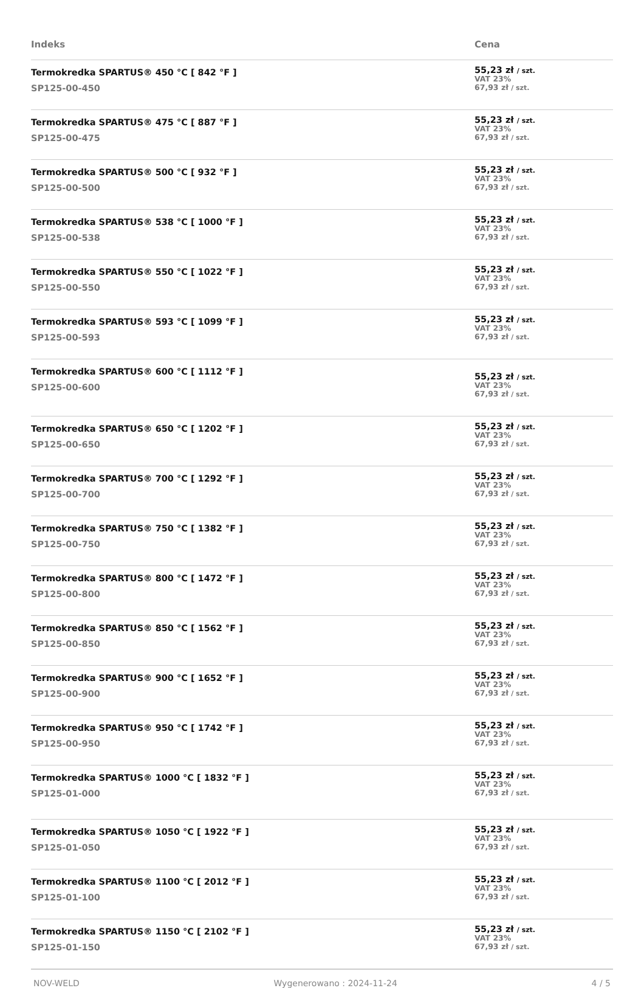| Indeks | Cena |
| --- | --- |
| Termokredka SPARTUS® 450 °C [ 842 °F ] SP125-00-450 | 55,23 zł / szt. VAT 23% 67,93 zł / szt. |
| Termokredka SPARTUS® 475 °C [ 887 °F ] SP125-00-475 | 55,23 zł / szt. VAT 23% 67,93 zł / szt. |
| Termokredka SPARTUS® 500 °C [ 932 °F ] SP125-00-500 | 55,23 zł / szt. VAT 23% 67,93 zł / szt. |
| Termokredka SPARTUS® 538 °C [ 1000 °F ] SP125-00-538 | 55,23 zł / szt. VAT 23% 67,93 zł / szt. |
| Termokredka SPARTUS® 550 °C [ 1022 °F ] SP125-00-550 | 55,23 zł / szt. VAT 23% 67,93 zł / szt. |
| Termokredka SPARTUS® 593 °C [ 1099 °F ] SP125-00-593 | 55,23 zł / szt. VAT 23% 67,93 zł / szt. |
| Termokredka SPARTUS® 600 °C [ 1112 °F ] SP125-00-600 | 55,23 zł / szt. VAT 23% 67,93 zł / szt. |
| Termokredka SPARTUS® 650 °C [ 1202 °F ] SP125-00-650 | 55,23 zł / szt. VAT 23% 67,93 zł / szt. |
| Termokredka SPARTUS® 700 °C [ 1292 °F ] SP125-00-700 | 55,23 zł / szt. VAT 23% 67,93 zł / szt. |
| Termokredka SPARTUS® 750 °C [ 1382 °F ] SP125-00-750 | 55,23 zł / szt. VAT 23% 67,93 zł / szt. |
| Termokredka SPARTUS® 800 °C [ 1472 °F ] SP125-00-800 | 55,23 zł / szt. VAT 23% 67,93 zł / szt. |
| Termokredka SPARTUS® 850 °C [ 1562 °F ] SP125-00-850 | 55,23 zł / szt. VAT 23% 67,93 zł / szt. |
| Termokredka SPARTUS® 900 °C [ 1652 °F ] SP125-00-900 | 55,23 zł / szt. VAT 23% 67,93 zł / szt. |
| Termokredka SPARTUS® 950 °C [ 1742 °F ] SP125-00-950 | 55,23 zł / szt. VAT 23% 67,93 zł / szt. |
| Termokredka SPARTUS® 1000 °C [ 1832 °F ] SP125-01-000 | 55,23 zł / szt. VAT 23% 67,93 zł / szt. |
| Termokredka SPARTUS® 1050 °C [ 1922 °F ] SP125-01-050 | 55,23 zł / szt. VAT 23% 67,93 zł / szt. |
| Termokredka SPARTUS® 1100 °C [ 2012 °F ] SP125-01-100 | 55,23 zł / szt. VAT 23% 67,93 zł / szt. |
| Termokredka SPARTUS® 1150 °C [ 2102 °F ] SP125-01-150 | 55,23 zł / szt. VAT 23% 67,93 zł / szt. |
NOV-WELD Wygenerowano : 2024-11-24 4 / 5